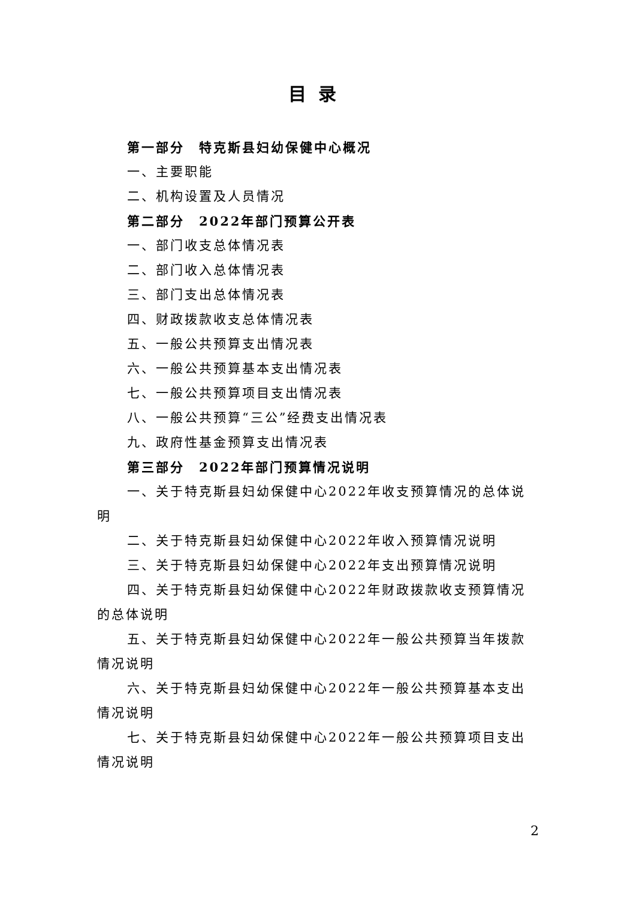目录
第一部分　特克斯县妇幼保健中心概况
一、主要职能
二、机构设置及人员情况
第二部分　2022年部门预算公开表
一、部门收支总体情况表
二、部门收入总体情况表
三、部门支出总体情况表
四、财政拨款收支总体情况表
五、一般公共预算支出情况表
六、一般公共预算基本支出情况表
七、一般公共预算项目支出情况表
八、一般公共预算“三公”经费支出情况表
九、政府性基金预算支出情况表
第三部分　2022年部门预算情况说明
一、关于特克斯县妇幼保健中心2022年收支预算情况的总体说明
二、关于特克斯县妇幼保健中心2022年收入预算情况说明
三、关于特克斯县妇幼保健中心2022年支出预算情况说明
四、关于特克斯县妇幼保健中心2022年财政拨款收支预算情况的总体说明
五、关于特克斯县妇幼保健中心2022年一般公共预算当年拨款情况说明
六、关于特克斯县妇幼保健中心2022年一般公共预算基本支出情况说明
七、关于特克斯县妇幼保健中心2022年一般公共预算项目支出情况说明
2